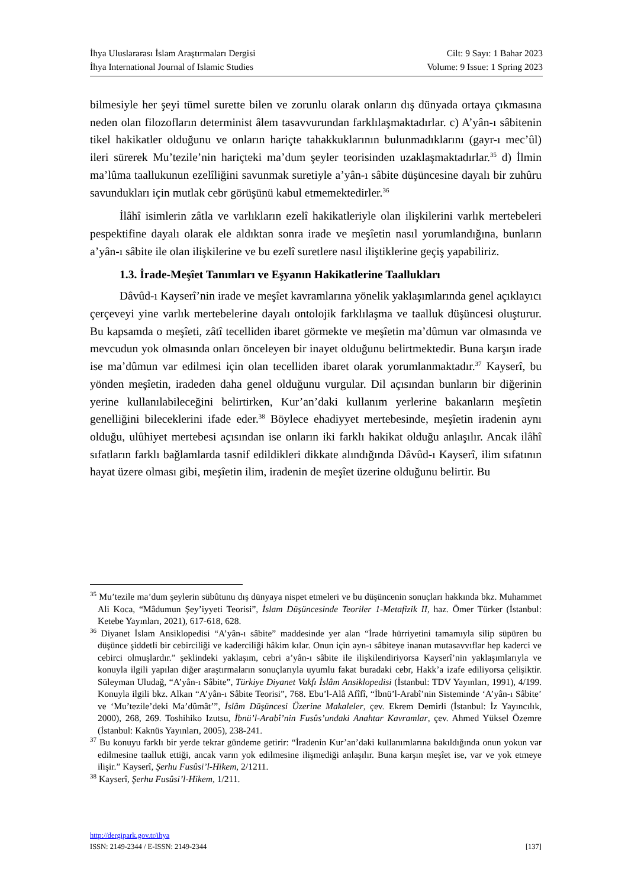İhya Uluslararası İslam Araştırmaları Dergisi
İhya International Journal of Islamic Studies
Cilt: 9 Sayı: 1 Bahar 2023
Volume: 9 Issue: 1 Spring 2023
bilmesiyle her şeyi tümel surette bilen ve zorunlu olarak onların dış dünyada ortaya çıkmasına neden olan filozofların determinist âlem tasavvurundan farklılaşmaktadırlar. c) A’yân-ı sâbitenin tikel hakikatler olduğunu ve onların hariçte tahakkuklarının bulunmadıklarını (gayr-ı mec’ûl) ileri sürerek Mu’tezile’nin hariçteki ma’dum şeyler teorisinden uzaklaşmaktadırlar.<sup>35</sup> d) İlmin ma’lûma taallukunun ezelîliğini savunmak suretiyle a’yân-ı sâbite düşüncesine dayalı bir zuhûru savundukları için mutlak cebr görüşünü kabul etmemektedirler.<sup>36</sup>
İlâhî isimlerin zâtla ve varlıkların ezelî hakikatleriyle olan ilişkilerini varlık mertebeleri pespektifine dayalı olarak ele aldıktan sonra irade ve meşîetin nasıl yorumlandığına, bunların a’yân-ı sâbite ile olan ilişkilerine ve bu ezelî suretlere nasıl iliştiklerine geçiş yapabiliriz.
1.3. İrade-Meşîet Tanımları ve Eşyanın Hakikatlerine Taallukları
Dâvûd-ı Kayserî’nin irade ve meşîet kavramlarına yönelik yaklaşımlarında genel açıklayıcı çerçeveyi yine varlık mertebelerine dayalı ontolojik farklılaşma ve taalluk düşüncesi oluşturur. Bu kapsamda o meşîeti, zâtî tecelliden ibaret görmekte ve meşîetin ma’dûmun var olmasında ve mevcudun yok olmasında onları önceleyen bir inayet olduğunu belirtmektedir. Buna karşın irade ise ma’dûmun var edilmesi için olan tecelliden ibaret olarak yorumlanmaktadır.<sup>37</sup> Kayserî, bu yönden meşîetin, iradeden daha genel olduğunu vurgular. Dil açısından bunların bir diğerinin yerine kullanılabileceğini belirtirken, Kur’an’daki kullanım yerlerine bakanların meşîetin genelliğini bileceklerini ifade eder.<sup>38</sup> Böylece ehadiyyet mertebesinde, meşîetin iradenin aynı olduğu, ulûhiyet mertebesi açısından ise onların iki farklı hakikat olduğu anlaşılır. Ancak ilâhî sıfatların farklı bağlamlarda tasnif edildikleri dikkate alındığında Dâvûd-ı Kayserî, ilim sıfatının hayat üzere olması gibi, meşîetin ilim, iradenin de meşîet üzerine olduğunu belirtir. Bu
<sup>35</sup> Mu’tezile ma’dum şeylerin sübûtunu dış dünyaya nispet etmeleri ve bu düşüncenin sonuçları hakkında bkz. Muhammet Ali Koca, “Mâdumun Şey’iyyeti Teorisi”, İslam Düşüncesinde Teoriler 1-Metafizik II, haz. Ömer Türker (İstanbul: Ketebe Yayınları, 2021), 617-618, 628.
<sup>36</sup> Diyanet İslam Ansiklopedisi “A’yân-ı sâbite” maddesinde yer alan “İrade hürriyetini tamamıyla silip süpüren bu düşünce şiddetli bir cebirciliği ve kaderciliği hâkim kılar. Onun için ayn-ı sâbiteye inanan mutasavvıflar hep kaderci ve cebirci olmuşlardır.” şeklindeki yaklaşım, cebri a’yân-ı sâbite ile ilişkilendiriyorsa Kayserî’nin yaklaşımlarıyla ve konuyla ilgili yapılan diğer araştırmaların sonuçlarıyla uyumlu fakat buradaki cebr, Hakk’a izafe ediliyorsa çelişiktir. Süleyman Uludağ, “A’yân-ı Sâbite”, Türkiye Diyanet Vakfı İslâm Ansiklopedisi (İstanbul: TDV Yayınları, 1991), 4/199. Konuyla ilgili bkz. Alkan “A’yân-ı Sâbite Teorisi”, 768. Ebu’l-Alâ Afîfî, “İbnü’l-Arabî’nin Sisteminde ‘A’yân-ı Sâbite’ ve ‘Mu’tezile’deki Ma’dûmât’”, İslâm Düşüncesi Üzerine Makaleler, çev. Ekrem Demirli (İstanbul: İz Yayıncılık, 2000), 268, 269. Toshihiko Izutsu, İbnü’l-Arabî’nin Fusûs’undaki Anahtar Kavramlar, çev. Ahmed Yüksel Özemre (İstanbul: Kaknüs Yayınları, 2005), 238-241.
<sup>37</sup> Bu konuyu farklı bir yerde tekrar gündeme getirir: “İradenin Kur’an’daki kullanımlarına bakıldığında onun yokun var edilmesine taalluk ettiği, ancak varın yok edilmesine ilişmediği anlaşılır. Buna karşın meşîet ise, var ve yok etmeye ilişir.” Kayserî, Şerhu Fusûsi’l-Hikem, 2/1211.
<sup>38</sup> Kayserî, Şerhu Fusûsi’l-Hikem, 1/211.
http://dergipark.gov.tr/ihya
ISSN: 2149-2344 / E-ISSN: 2149-2344 [137]